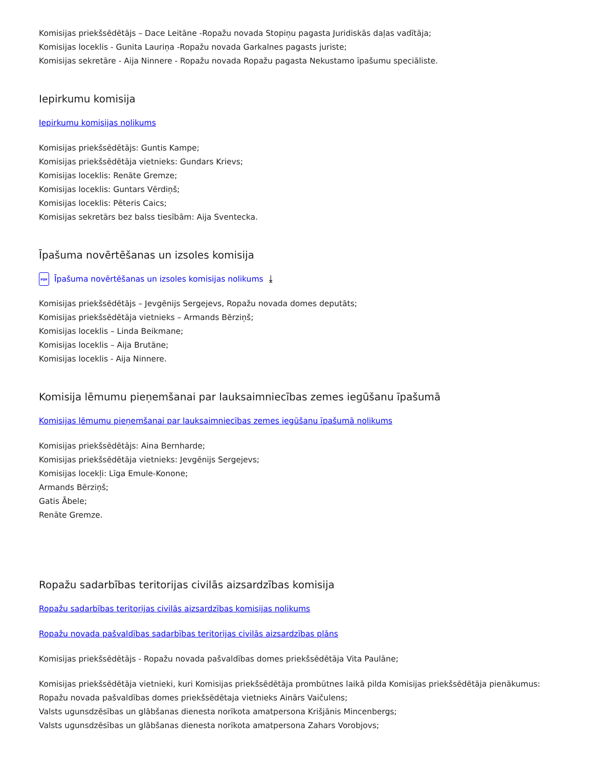Komisijas priekšsēdētājs – Dace Leitāne -Ropažu novada Stopiņu pagasta Juridiskās daļas vadītāja;
Komisijas loceklis - Gunita Lauriņa -Ropažu novada Garkalnes pagasts juriste;
Komisijas sekretāre - Aija Ninnere - Ropažu novada Ropažu pagasta Nekustamo īpašumu speciāliste.
Iepirkumu komisija
Iepirkumu komisijas nolikums
Komisijas priekšsēdētājs: Guntis Kampe;
Komisijas priekšsēdētāja vietnieks: Gundars Krievs;
Komisijas loceklis: Renāte Gremze;
Komisijas loceklis: Guntars Vērdiņš;
Komisijas loceklis: Pēteris Caics;
Komisijas sekretārs bez balss tiesībām: Aija Sventecka.
Īpašuma novērtēšanas un izsoles komisija
PDF Īpašuma novērtēšanas un izsoles komisijas nolikums ⤓
Komisijas priekšsēdētājs – Jevgēnijs Sergejevs, Ropažu novada domes deputāts;
Komisijas priekšsēdētāja vietnieks – Armands Bērziņš;
Komisijas loceklis – Linda Beikmane;
Komisijas loceklis – Aija Brutāne;
Komisijas loceklis - Aija Ninnere.
Komisija lēmumu pieņemšanai par lauksaimniecības zemes iegūšanu īpašumā
Komisijas lēmumu pieņemšanai par lauksaimniecības zemes iegūšanu īpašumā nolikums
Komisijas priekšsēdētājs: Aina Bernharde;
Komisijas priekšsēdētāja vietnieks: Jevgēnijs Sergejevs;
Komisijas locekļi: Līga Emule-Konone;
Armands Bērziņš;
Gatis Ābele;
Renāte Gremze.
Ropažu sadarbības teritorijas civilās aizsardzības komisija
Ropažu sadarbības teritorijas civilās aizsardzības komisijas nolikums
Ropažu novada pašvaldības sadarbības teritorijas civilās aizsardzības plāns
Komisijas priekšsēdētājs - Ropažu novada pašvaldības domes priekšsēdētāja Vita Paulāne;
Komisijas priekšsēdētāja vietnieki, kuri Komisijas priekšsēdētāja prombūtnes laikā pilda Komisijas priekšsēdētāja pienākumus:
Ropažu novada pašvaldības domes priekšsēdētaja vietnieks Ainārs Vaičulens;
Valsts ugunsdzēsības un glābšanas dienesta norīkota amatpersona Krišjānis Mincenbergs;
Valsts ugunsdzēsības un glābšanas dienesta norīkota amatpersona Zahars Vorobjovs;